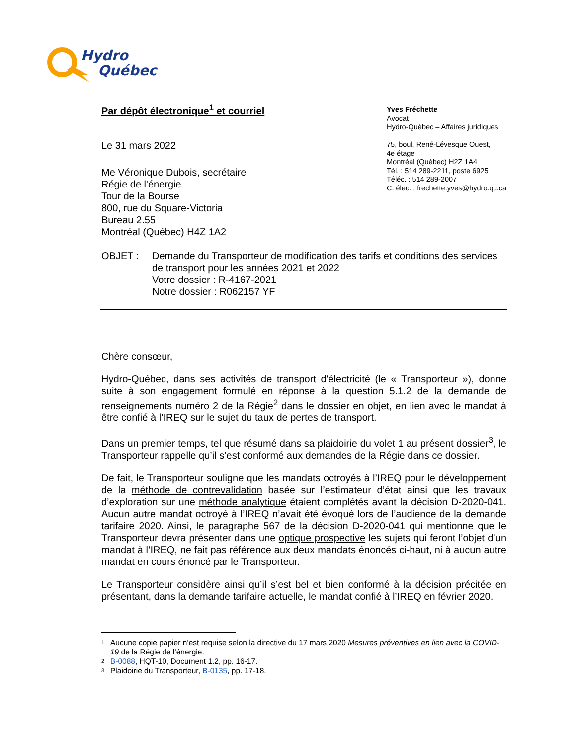Hydro
Québec
Yves Fréchette
Avocat
Hydro-Québec – Affaires juridiques
75, boul. René-Lévesque Ouest,
4e étage
Montréal (Québec) H2Z 1A4
Tél. : 514 289-2211, poste 6925
Téléc. : 514 289-2007
C. élec. : frechette.yves@hydro.qc.ca
Par dépôt électronique<sup>1</sup> et courriel
Le 31 mars 2022
Me Véronique Dubois, secrétaire
Régie de l'énergie
Tour de la Bourse
800, rue du Square-Victoria
Bureau 2.55
Montréal (Québec) H4Z 1A2
OBJET : Demande du Transporteur de modification des tarifs et conditions des services de transport pour les années 2021 et 2022
Votre dossier : R-4167-2021
Notre dossier : R062157 YF
Chère consœur,
Hydro-Québec, dans ses activités de transport d'électricité (le « Transporteur »), donne suite à son engagement formulé en réponse à la question 5.1.2 de la demande de renseignements numéro 2 de la Régie<sup>2</sup> dans le dossier en objet, en lien avec le mandat à être confié à l’IREQ sur le sujet du taux de pertes de transport.
Dans un premier temps, tel que résumé dans sa plaidoirie du volet 1 au présent dossier<sup>3</sup>, le Transporteur rappelle qu’il s’est conformé aux demandes de la Régie dans ce dossier.
De fait, le Transporteur souligne que les mandats octroyés à l’IREQ pour le développement de la méthode de contrevalidation basée sur l’estimateur d’état ainsi que les travaux d’exploration sur une méthode analytique étaient complétés avant la décision D-2020-041. Aucun autre mandat octroyé à l’IREQ n’avait été évoqué lors de l’audience de la demande tarifaire 2020. Ainsi, le paragraphe 567 de la décision D-2020-041 qui mentionne que le Transporteur devra présenter dans une optique prospective les sujets qui feront l’objet d’un mandat à l’IREQ, ne fait pas référence aux deux mandats énoncés ci-haut, ni à aucun autre mandat en cours énoncé par le Transporteur.
Le Transporteur considère ainsi qu’il s’est bel et bien conformé à la décision précitée en présentant, dans la demande tarifaire actuelle, le mandat confié à l’IREQ en février 2020.
<sup>1</sup> Aucune copie papier n’est requise selon la directive du 17 mars 2020 Mesures préventives en lien avec la COVID-19 de la Régie de l’énergie.
<sup>2</sup> B-0088, HQT-10, Document 1.2, pp. 16-17.
<sup>3</sup> Plaidoirie du Transporteur, B-0135, pp. 17-18.